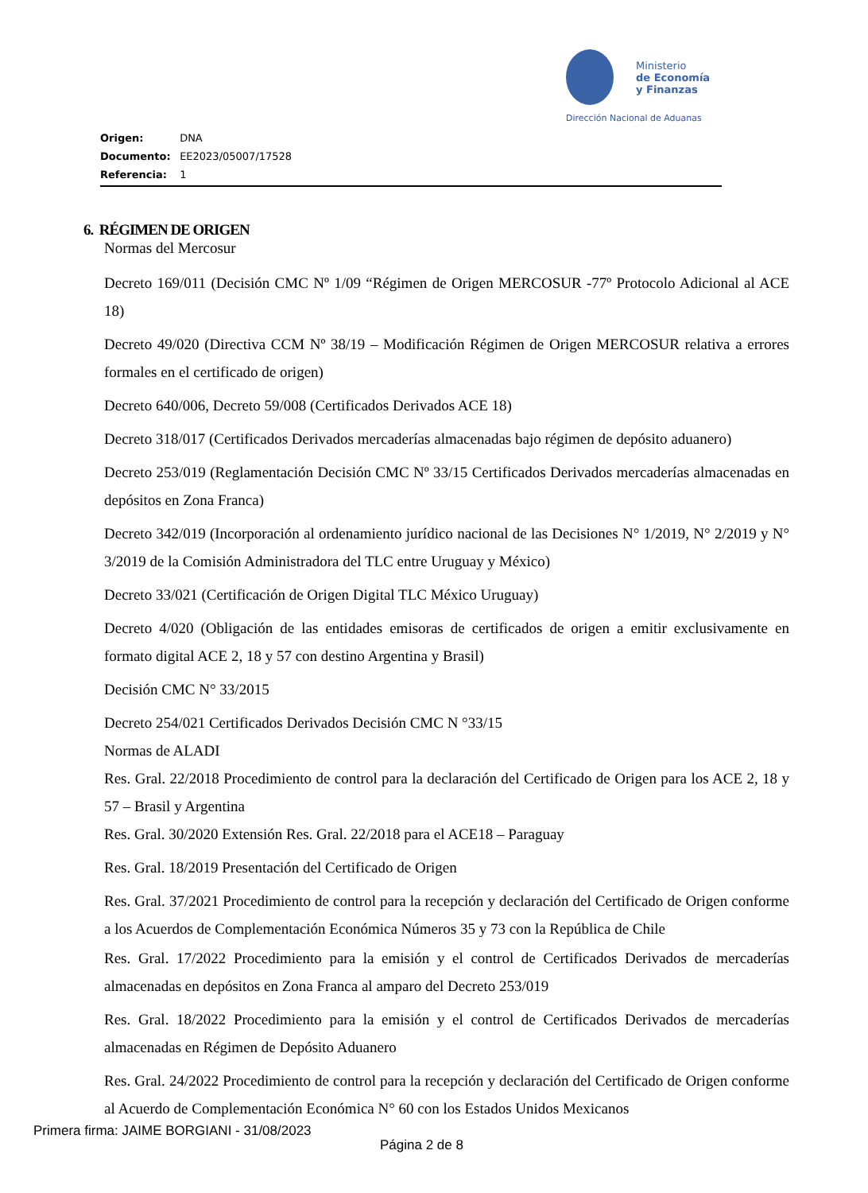Ministerio
de Economía
y Finanzas
Dirección Nacional de Aduanas
Origen: DNA
Documento: EE2023/05007/17528
Referencia: 1
6. RÉGIMEN DE ORIGEN
Normas del Mercosur
Decreto 169/011 (Decisión CMC Nº 1/09 “Régimen de Origen MERCOSUR -77º Protocolo Adicional al ACE 18)
Decreto 49/020 (Directiva CCM Nº 38/19 – Modificación Régimen de Origen MERCOSUR relativa a errores formales en el certificado de origen)
Decreto 640/006, Decreto 59/008 (Certificados Derivados ACE 18)
Decreto 318/017 (Certificados Derivados mercaderías almacenadas bajo régimen de depósito aduanero)
Decreto 253/019 (Reglamentación Decisión CMC Nº 33/15 Certificados Derivados mercaderías almacenadas en depósitos en Zona Franca)
Decreto 342/019 (Incorporación al ordenamiento jurídico nacional de las Decisiones N° 1/2019, N° 2/2019 y N° 3/2019 de la Comisión Administradora del TLC entre Uruguay y México)
Decreto 33/021 (Certificación de Origen Digital TLC México Uruguay)
Decreto 4/020 (Obligación de las entidades emisoras de certificados de origen a emitir exclusivamente en formato digital ACE 2, 18 y 57 con destino Argentina y Brasil)
Decisión CMC N° 33/2015
Decreto 254/021 Certificados Derivados Decisión CMC N °33/15
Normas de ALADI
Res. Gral. 22/2018 Procedimiento de control para la declaración del Certificado de Origen para los ACE 2, 18 y 57 – Brasil y Argentina
Res. Gral. 30/2020 Extensión Res. Gral. 22/2018 para el ACE18 – Paraguay
Res. Gral. 18/2019 Presentación del Certificado de Origen
Res. Gral. 37/2021 Procedimiento de control para la recepción y declaración del Certificado de Origen conforme a los Acuerdos de Complementación Económica Números 35 y 73 con la República de Chile
Res. Gral. 17/2022 Procedimiento para la emisión y el control de Certificados Derivados de mercaderías almacenadas en depósitos en Zona Franca al amparo del Decreto 253/019
Res. Gral. 18/2022 Procedimiento para la emisión y el control de Certificados Derivados de mercaderías almacenadas en Régimen de Depósito Aduanero
Res. Gral. 24/2022 Procedimiento de control para la recepción y declaración del Certificado de Origen conforme al Acuerdo de Complementación Económica N° 60 con los Estados Unidos Mexicanos
Primera firma: JAIME BORGIANI - 31/08/2023
Página 2 de 8